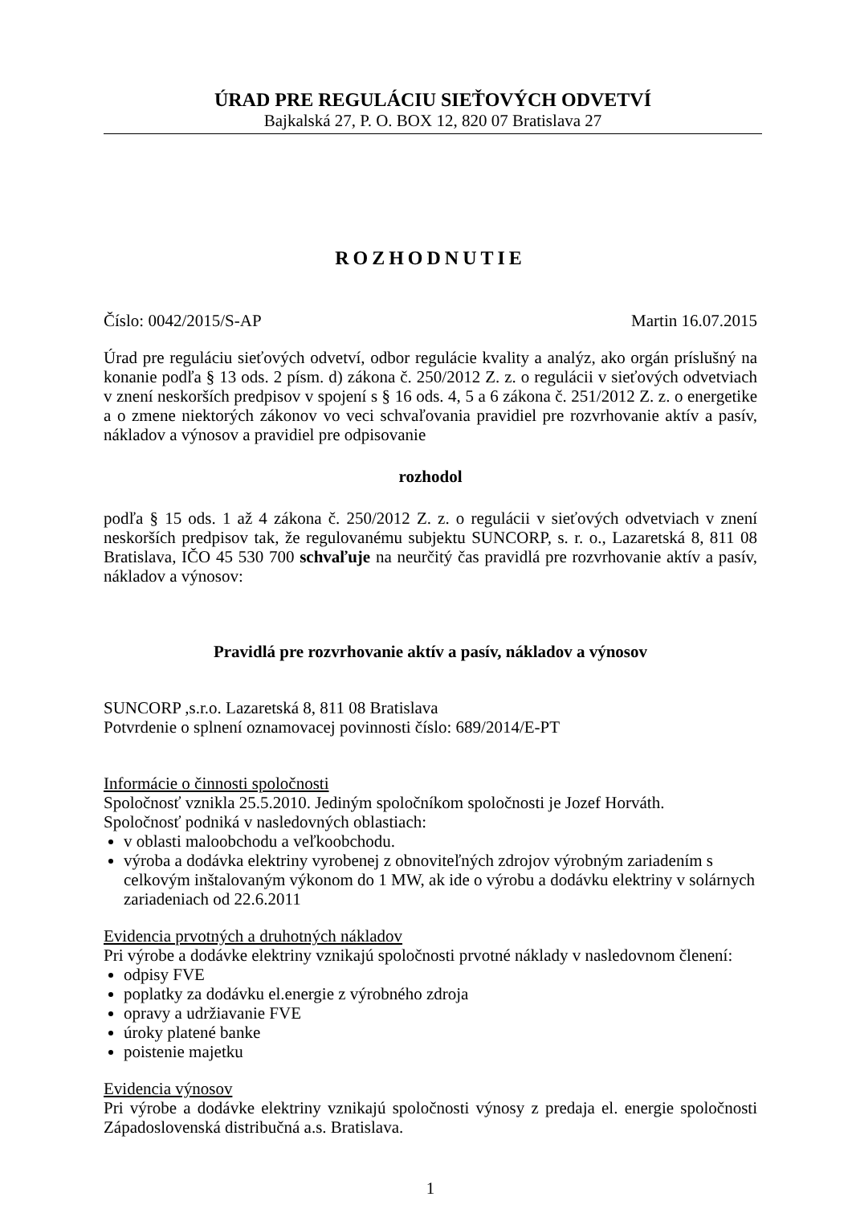ÚRAD PRE REGULÁCIU SIEŤOVÝCH ODVETVÍ
Bajkalská 27, P. O. BOX 12, 820 07 Bratislava 27
ROZHODNUTIE
Číslo: 0042/2015/S-AP Martin 16.07.2015
Úrad pre reguláciu sieťových odvetví, odbor regulácie kvality a analýz, ako orgán príslušný na konanie podľa § 13 ods. 2 písm. d) zákona č. 250/2012 Z. z. o regulácii v sieťových odvetviach v znení neskorších predpisov v spojení s § 16 ods. 4, 5 a 6 zákona č. 251/2012 Z. z. o energetike a o zmene niektorých zákonov vo veci schvaľovania pravidiel pre rozvrhovanie aktív a pasív, nákladov a výnosov a pravidiel pre odpisovanie
rozhodol
podľa § 15 ods. 1 až 4 zákona č. 250/2012 Z. z. o regulácii v sieťových odvetviach v znení neskorších predpisov tak, že regulovanému subjektu SUNCORP, s. r. o., Lazaretská 8, 811 08 Bratislava, IČO 45 530 700 schvaľuje na neurčitý čas pravidlá pre rozvrhovanie aktív a pasív, nákladov a výnosov:
Pravidlá pre rozvrhovanie aktív a pasív, nákladov a výnosov
SUNCORP ,s.r.o. Lazaretská 8, 811 08 Bratislava
Potvrdenie o splnení oznamovacej povinnosti číslo: 689/2014/E-PT
Informácie o činnosti spoločnosti
Spoločnosť vznikla 25.5.2010. Jediným spoločníkom spoločnosti je Jozef Horváth.
Spoločnosť podniká v nasledovných oblastiach:
v oblasti maloobchodu a veľkoobchodu.
výroba a dodávka elektriny vyrobenej z obnoviteľných zdrojov výrobným zariadením s celkovým inštalovaným výkonom do 1 MW, ak ide o výrobu a dodávku elektriny v solárnych zariadeniach od 22.6.2011
Evidencia prvotných a druhotných nákladov
Pri výrobe a dodávke elektriny vznikajú spoločnosti prvotné náklady v nasledovnom členení:
odpisy FVE
poplatky za dodávku el.energie z výrobného zdroja
opravy a udržiavanie FVE
úroky platené banke
poistenie majetku
Evidencia výnosov
Pri výrobe a dodávke elektriny vznikajú spoločnosti výnosy z predaja el. energie spoločnosti Západoslovenská distribučná a.s. Bratislava.
1